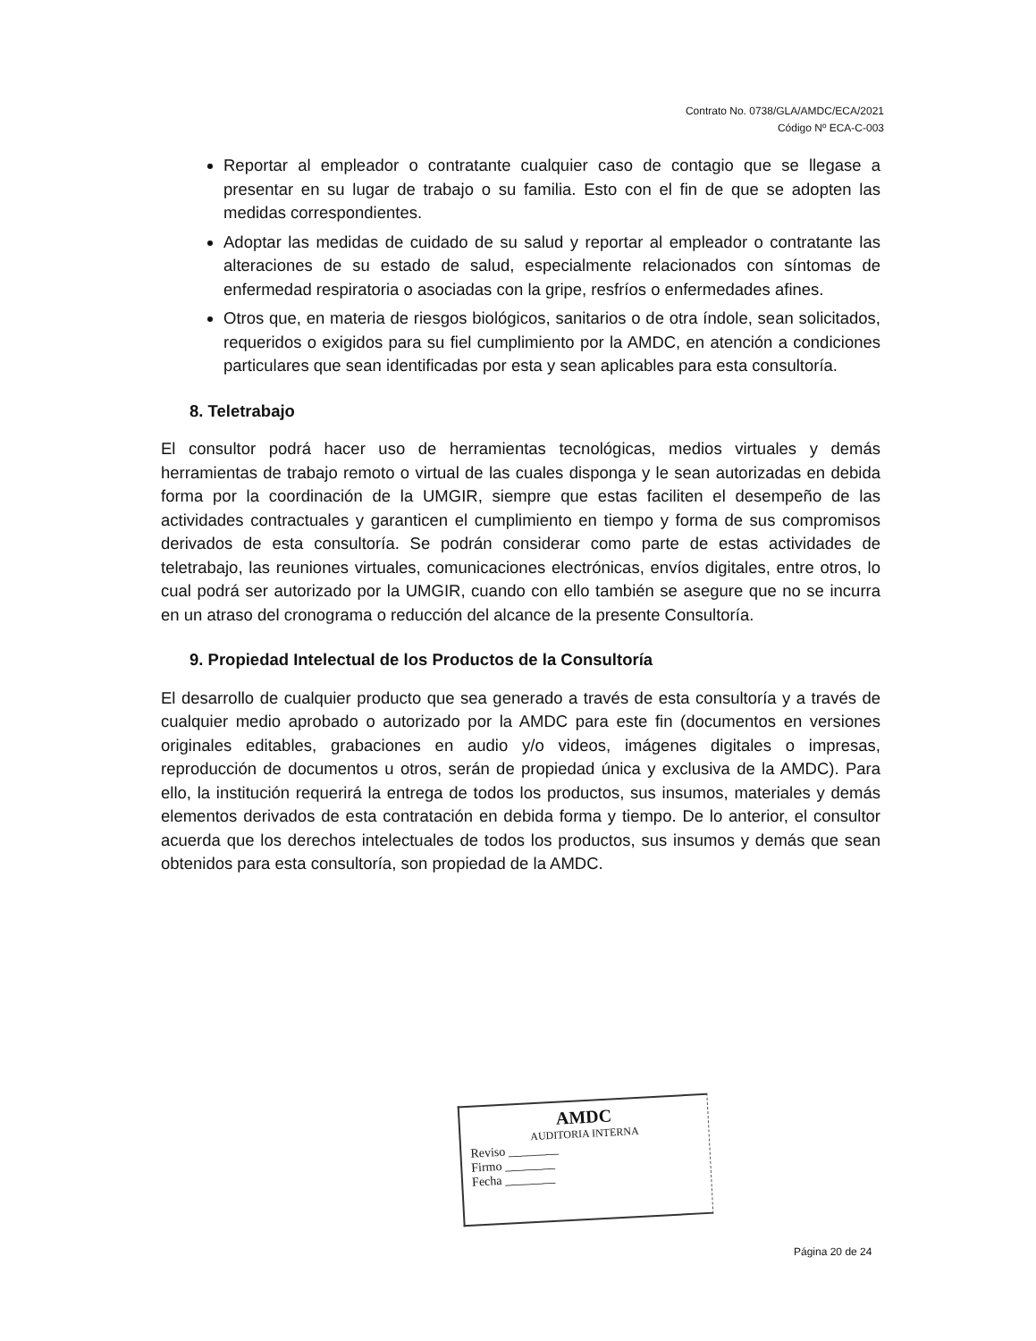Contrato No. 0738/GLA/AMDC/ECA/2021
Código Nº ECA-C-003
Reportar al empleador o contratante cualquier caso de contagio que se llegase a presentar en su lugar de trabajo o su familia. Esto con el fin de que se adopten las medidas correspondientes.
Adoptar las medidas de cuidado de su salud y reportar al empleador o contratante las alteraciones de su estado de salud, especialmente relacionados con síntomas de enfermedad respiratoria o asociadas con la gripe, resfríos o enfermedades afines.
Otros que, en materia de riesgos biológicos, sanitarios o de otra índole, sean solicitados, requeridos o exigidos para su fiel cumplimiento por la AMDC, en atención a condiciones particulares que sean identificadas por esta y sean aplicables para esta consultoría.
8. Teletrabajo
El consultor podrá hacer uso de herramientas tecnológicas, medios virtuales y demás herramientas de trabajo remoto o virtual de las cuales disponga y le sean autorizadas en debida forma por la coordinación de la UMGIR, siempre que estas faciliten el desempeño de las actividades contractuales y garanticen el cumplimiento en tiempo y forma de sus compromisos derivados de esta consultoría. Se podrán considerar como parte de estas actividades de teletrabajo, las reuniones virtuales, comunicaciones electrónicas, envíos digitales, entre otros, lo cual podrá ser autorizado por la UMGIR, cuando con ello también se asegure que no se incurra en un atraso del cronograma o reducción del alcance de la presente Consultoría.
9. Propiedad Intelectual de los Productos de la Consultoría
El desarrollo de cualquier producto que sea generado a través de esta consultoría y a través de cualquier medio aprobado o autorizado por la AMDC para este fin (documentos en versiones originales editables, grabaciones en audio y/o videos, imágenes digitales o impresas, reproducción de documentos u otros, serán de propiedad única y exclusiva de la AMDC). Para ello, la institución requerirá la entrega de todos los productos, sus insumos, materiales y demás elementos derivados de esta contratación en debida forma y tiempo. De lo anterior, el consultor acuerda que los derechos intelectuales de todos los productos, sus insumos y demás que sean obtenidos para esta consultoría, son propiedad de la AMDC.
AMDC
AUDITORIA INTERNA
Reviso ________
Firmo ________
Fecha ________
Página 20 de 24